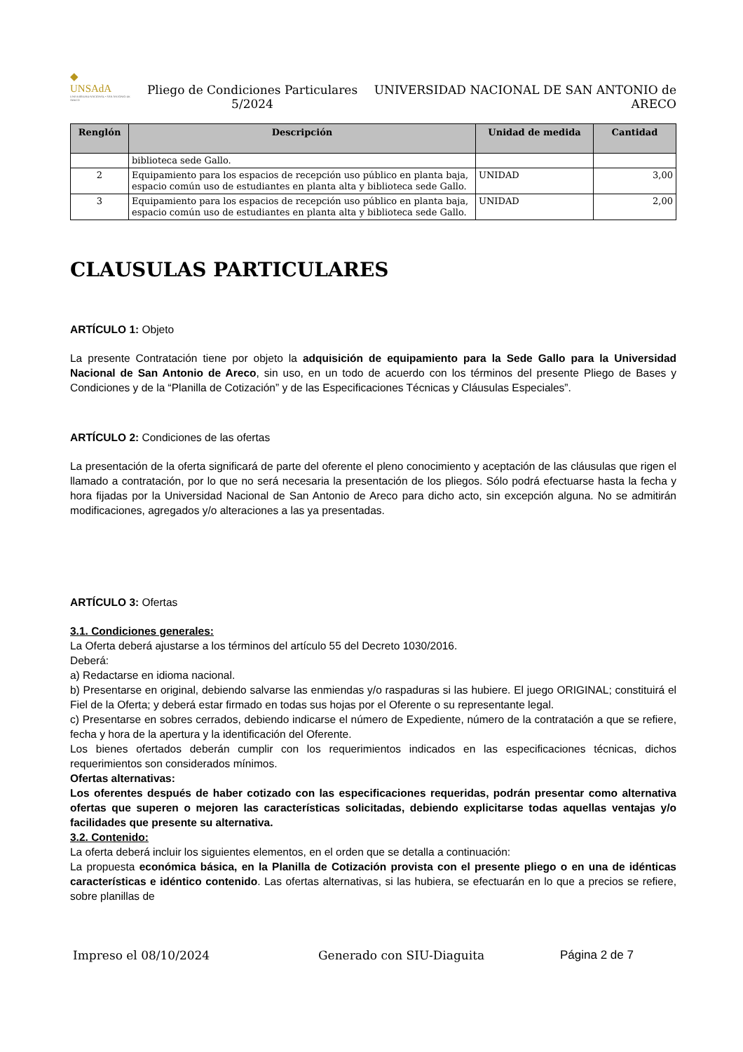◆
UNSAdA
UNIVERSIDAD NACIONAL • SAN ANTONIO DE ARECO
Pliego de Condiciones Particulares 5/2024
UNIVERSIDAD NACIONAL DE SAN ANTONIO de ARECO
| Renglón | Descripción | Unidad de medida | Cantidad |
| --- | --- | --- | --- |
| | biblioteca sede Gallo. | | |
| 2 | Equipamiento para los espacios de recepción uso público en planta baja, espacio común uso de estudiantes en planta alta y biblioteca sede Gallo. | UNIDAD | 3,00 |
| 3 | Equipamiento para los espacios de recepción uso público en planta baja, espacio común uso de estudiantes en planta alta y biblioteca sede Gallo. | UNIDAD | 2,00 |
CLAUSULAS PARTICULARES
ARTÍCULO 1: Objeto
La presente Contratación tiene por objeto la adquisición de equipamiento para la Sede Gallo para la Universidad Nacional de San Antonio de Areco, sin uso, en un todo de acuerdo con los términos del presente Pliego de Bases y Condiciones y de la “Planilla de Cotización” y de las Especificaciones Técnicas y Cláusulas Especiales”.
ARTÍCULO 2: Condiciones de las ofertas
La presentación de la oferta significará de parte del oferente el pleno conocimiento y aceptación de las cláusulas que rigen el llamado a contratación, por lo que no será necesaria la presentación de los pliegos. Sólo podrá efectuarse hasta la fecha y hora fijadas por la Universidad Nacional de San Antonio de Areco para dicho acto, sin excepción alguna. No se admitirán modificaciones, agregados y/o alteraciones a las ya presentadas.
ARTÍCULO 3: Ofertas
3.1. Condiciones generales:
La Oferta deberá ajustarse a los términos del artículo 55 del Decreto 1030/2016.
Deberá:
a) Redactarse en idioma nacional.
b) Presentarse en original, debiendo salvarse las enmiendas y/o raspaduras si las hubiere. El juego ORIGINAL; constituirá el Fiel de la Oferta; y deberá estar firmado en todas sus hojas por el Oferente o su representante legal.
c) Presentarse en sobres cerrados, debiendo indicarse el número de Expediente, número de la contratación a que se refiere, fecha y hora de la apertura y la identificación del Oferente.
Los bienes ofertados deberán cumplir con los requerimientos indicados en las especificaciones técnicas, dichos requerimientos son considerados mínimos.
Ofertas alternativas:
Los oferentes después de haber cotizado con las especificaciones requeridas, podrán presentar como alternativa ofertas que superen o mejoren las características solicitadas, debiendo explicitarse todas aquellas ventajas y/o facilidades que presente su alternativa.
3.2. Contenido:
La oferta deberá incluir los siguientes elementos, en el orden que se detalla a continuación:
La propuesta económica básica, en la Planilla de Cotización provista con el presente pliego o en una de idénticas características e idéntico contenido. Las ofertas alternativas, si las hubiera, se efectuarán en lo que a precios se refiere, sobre planillas de
Impreso el 08/10/2024 Generado con SIU-Diaguita Página 2 de 7